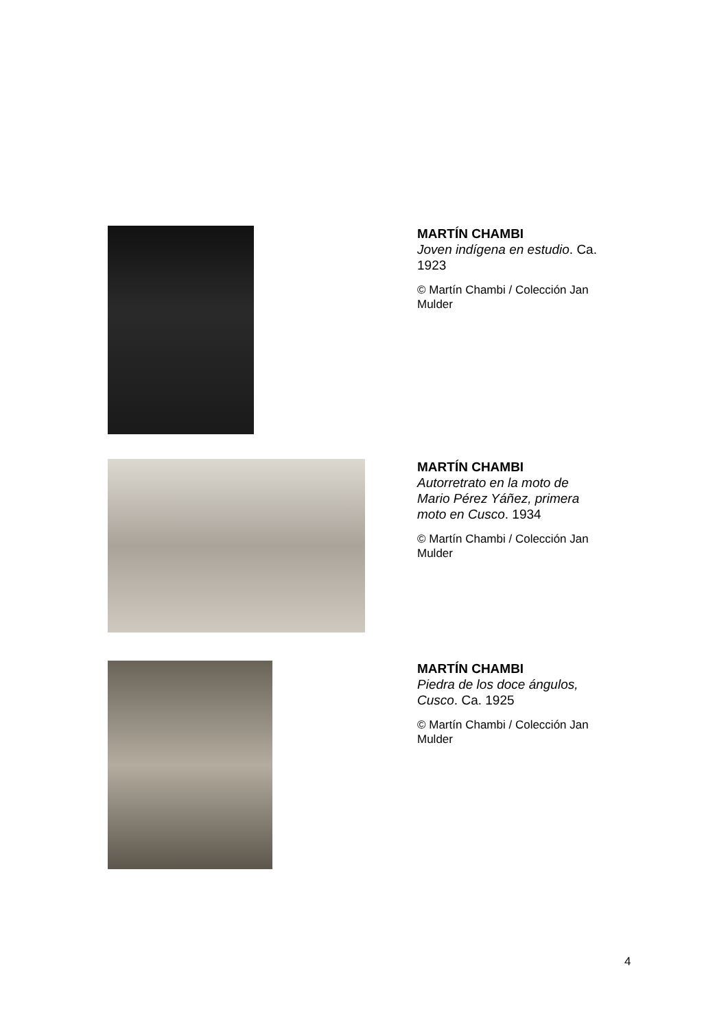MARTÍN CHAMBI
Joven indígena en estudio. Ca. 1923
© Martín Chambi / Colección Jan Mulder
MARTÍN CHAMBI
Autorretrato en la moto de Mario Pérez Yáñez, primera moto en Cusco. 1934
© Martín Chambi / Colección Jan Mulder
MARTÍN CHAMBI
Piedra de los doce ángulos, Cusco. Ca. 1925
© Martín Chambi / Colección Jan Mulder
4